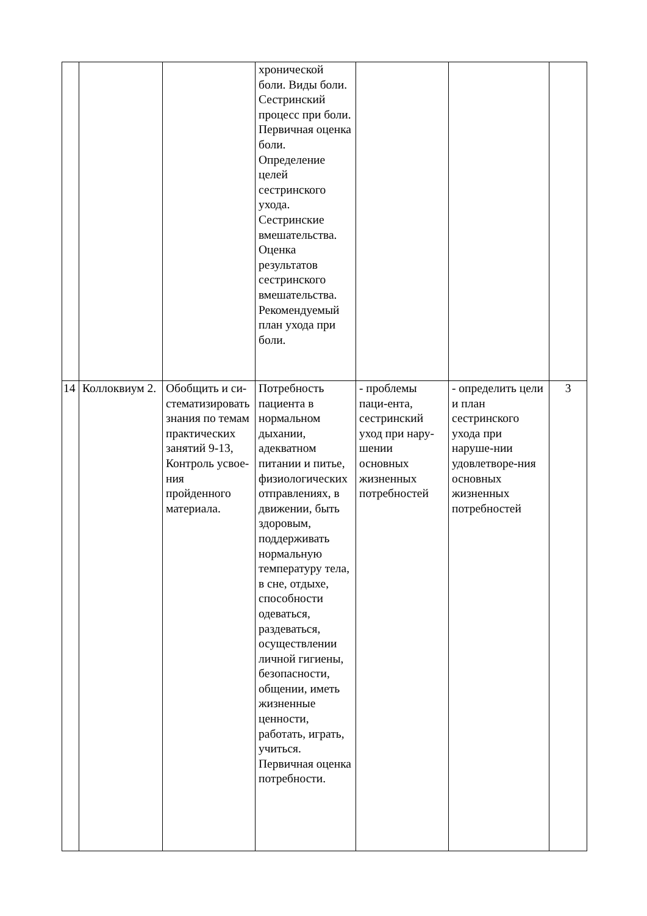| | | | хронической боли. Виды боли. Сестринский процесс при боли. Первичная оценка боли. Определение целей сестринского ухода. Сестринские вмешательства. Оценка результатов сестринского вмешательства. Рекомендуемый план ухода при боли. | | | |
| 14 | Коллоквиум 2. | Обобщить и си-стематизировать знания по темам практических занятий 9-13, Контроль усвое-ния пройденного материала. | Потребность пациента в нормальном дыхании, адекватном питании и питье, физиологических отправлениях, в движении, быть здоровым, поддерживать нормальную температуру тела, в сне, отдыхе, способности одеваться, раздеваться, осуществлении личной гигиены, безопасности, общении, иметь жизненные ценности, работать, играть, учиться. Первичная оценка потребности. | - проблемы паци-ента, сестринский уход при нару-шении основных жизненных потребностей | - определить цели и план сестринского ухода при наруше-нии удовлетворе-ния основных жизненных потребностей | 3 |